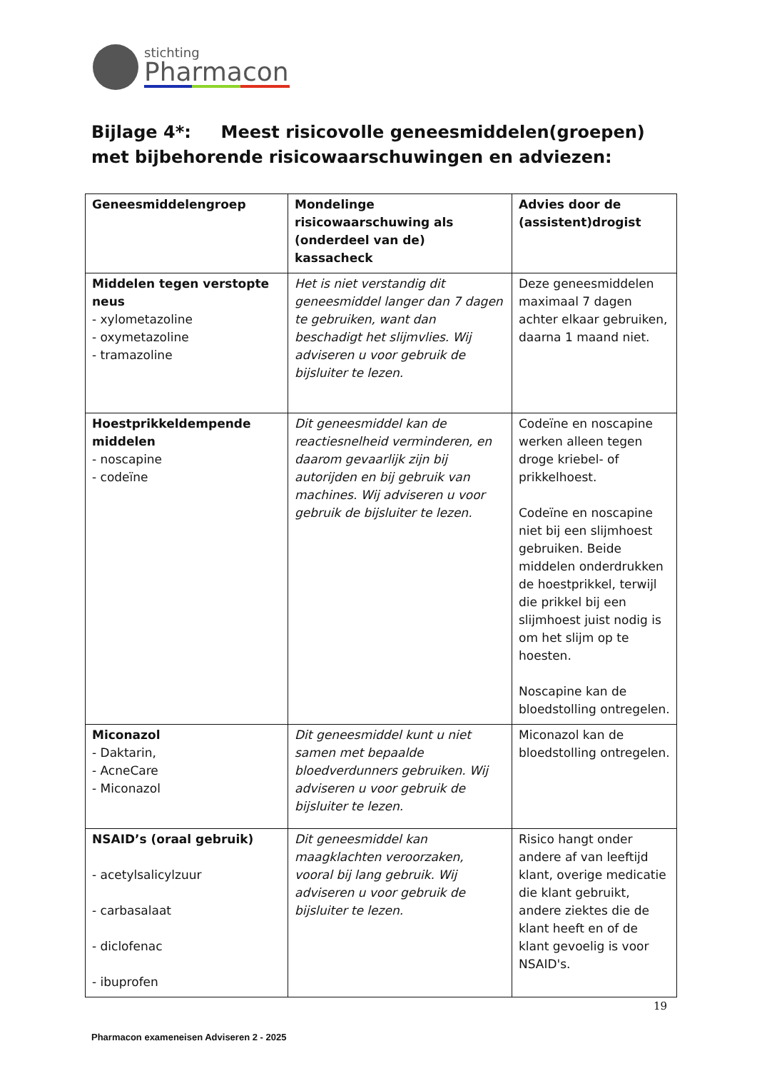stichting
Pharmacon
Bijlage 4*: Meest risicovolle geneesmiddelen(groepen) met bijbehorende risicowaarschuwingen en adviezen:
| Geneesmiddelengroep | Mondelinge risicowaarschuwing als (onderdeel van de) kassacheck | Advies door de (assistent)drogist |
| --- | --- | --- |
| Middelen tegen verstopte neus - xylometazoline - oxymetazoline - tramazoline | Het is niet verstandig dit geneesmiddel langer dan 7 dagen te gebruiken, want dan beschadigt het slijmvlies. Wij adviseren u voor gebruik de bijsluiter te lezen. | Deze geneesmiddelen maximaal 7 dagen achter elkaar gebruiken, daarna 1 maand niet. |
| Hoestprikkeldempende middelen - noscapine - codeïne | Dit geneesmiddel kan de reactiesnelheid verminderen, en daarom gevaarlijk zijn bij autorijden en bij gebruik van machines. Wij adviseren u voor gebruik de bijsluiter te lezen. | Codeïne en noscapine werken alleen tegen droge kriebel- of prikkelhoest. Codeïne en noscapine niet bij een slijmhoest gebruiken. Beide middelen onderdrukken de hoestprikkel, terwijl die prikkel bij een slijmhoest juist nodig is om het slijm op te hoesten. Noscapine kan de bloedstolling ontregelen. |
| Miconazol - Daktarin, - AcneCare - Miconazol | Dit geneesmiddel kunt u niet samen met bepaalde bloedverdunners gebruiken. Wij adviseren u voor gebruik de bijsluiter te lezen. | Miconazol kan de bloedstolling ontregelen. |
| NSAID’s (oraal gebruik) - acetylsalicylzuur - carbasalaat - diclofenac - ibuprofen | Dit geneesmiddel kan maagklachten veroorzaken, vooral bij lang gebruik. Wij adviseren u voor gebruik de bijsluiter te lezen. | Risico hangt onder andere af van leeftijd klant, overige medicatie die klant gebruikt, andere ziektes die de klant heeft en of de klant gevoelig is voor NSAID's. |
19
Pharmacon exameneisen Adviseren 2 - 2025